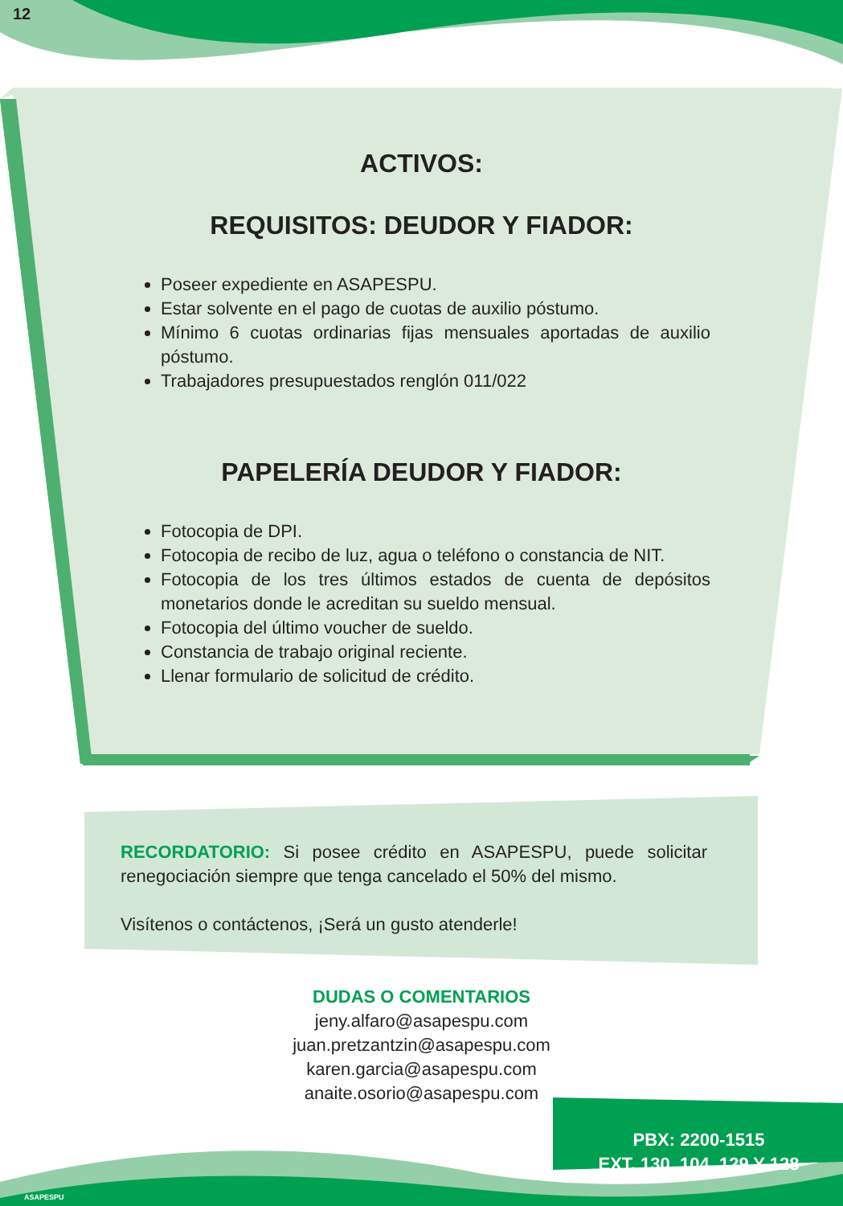12
ACTIVOS:
REQUISITOS: DEUDOR Y FIADOR:
Poseer expediente en ASAPESPU.
Estar solvente en el pago de cuotas de auxilio póstumo.
Mínimo 6 cuotas ordinarias fijas mensuales aportadas de auxilio póstumo.
Trabajadores presupuestados renglón 011/022
PAPELERÍA DEUDOR Y FIADOR:
Fotocopia de DPI.
Fotocopia de recibo de luz, agua o teléfono o constancia de NIT.
Fotocopia de los tres últimos estados de cuenta de depósitos monetarios donde le acreditan su sueldo mensual.
Fotocopia del último voucher de sueldo.
Constancia de trabajo original reciente.
Llenar formulario de solicitud de crédito.
RECORDATORIO: Si posee crédito en ASAPESPU, puede solicitar renegociación siempre que tenga cancelado el 50% del mismo.
Visítenos o contáctenos, ¡Será un gusto atenderle!
DUDAS O COMENTARIOS
jeny.alfaro@asapespu.com
juan.pretzantzin@asapespu.com
karen.garcia@asapespu.com
anaite.osorio@asapespu.com
PBX: 2200-1515
EXT. 130, 104, 129 Y 128
ASAPESPU